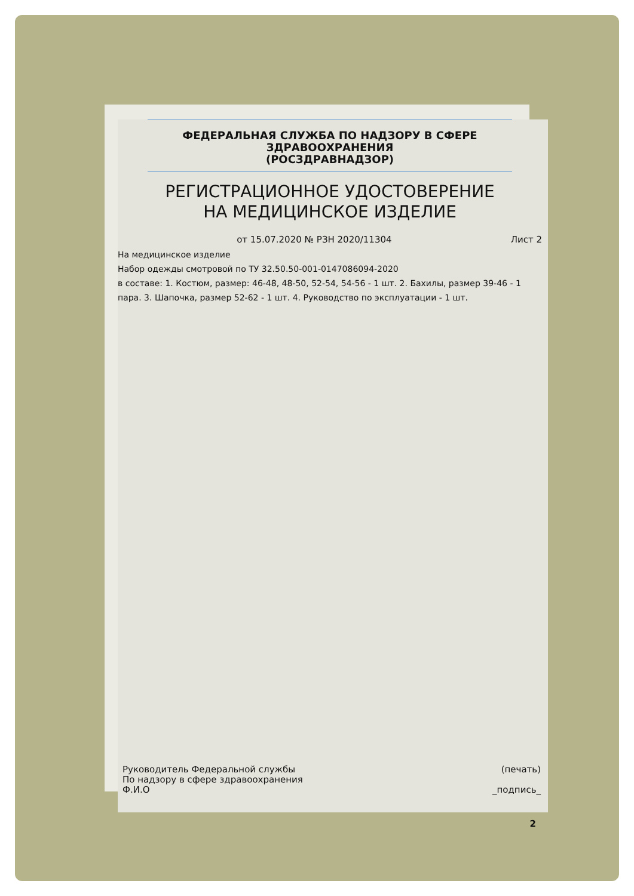ФЕДЕРАЛЬНАЯ СЛУЖБА ПО НАДЗОРУ В СФЕРЕ
ЗДРАВООХРАНЕНИЯ
(РОСЗДРАВНАДЗОР)
РЕГИСТРАЦИОННОЕ УДОСТОВЕРЕНИЕ
НА МЕДИЦИНСКОЕ ИЗДЕЛИЕ
от 15.07.2020 № РЗН 2020/11304 Лист 2
На медицинское изделие
Набор одежды смотровой по ТУ 32.50.50-001-0147086094-2020
в составе: 1. Костюм, размер: 46-48, 48-50, 52-54, 54-56 - 1 шт. 2. Бахилы, размер 39-46 - 1 пара. 3. Шапочка, размер 52-62 - 1 шт. 4. Руководство по эксплуатации - 1 шт.
Руководитель Федеральной службы
По надзору в сфере здравоохранения
Ф.И.О
(печать)
_подпись_
2